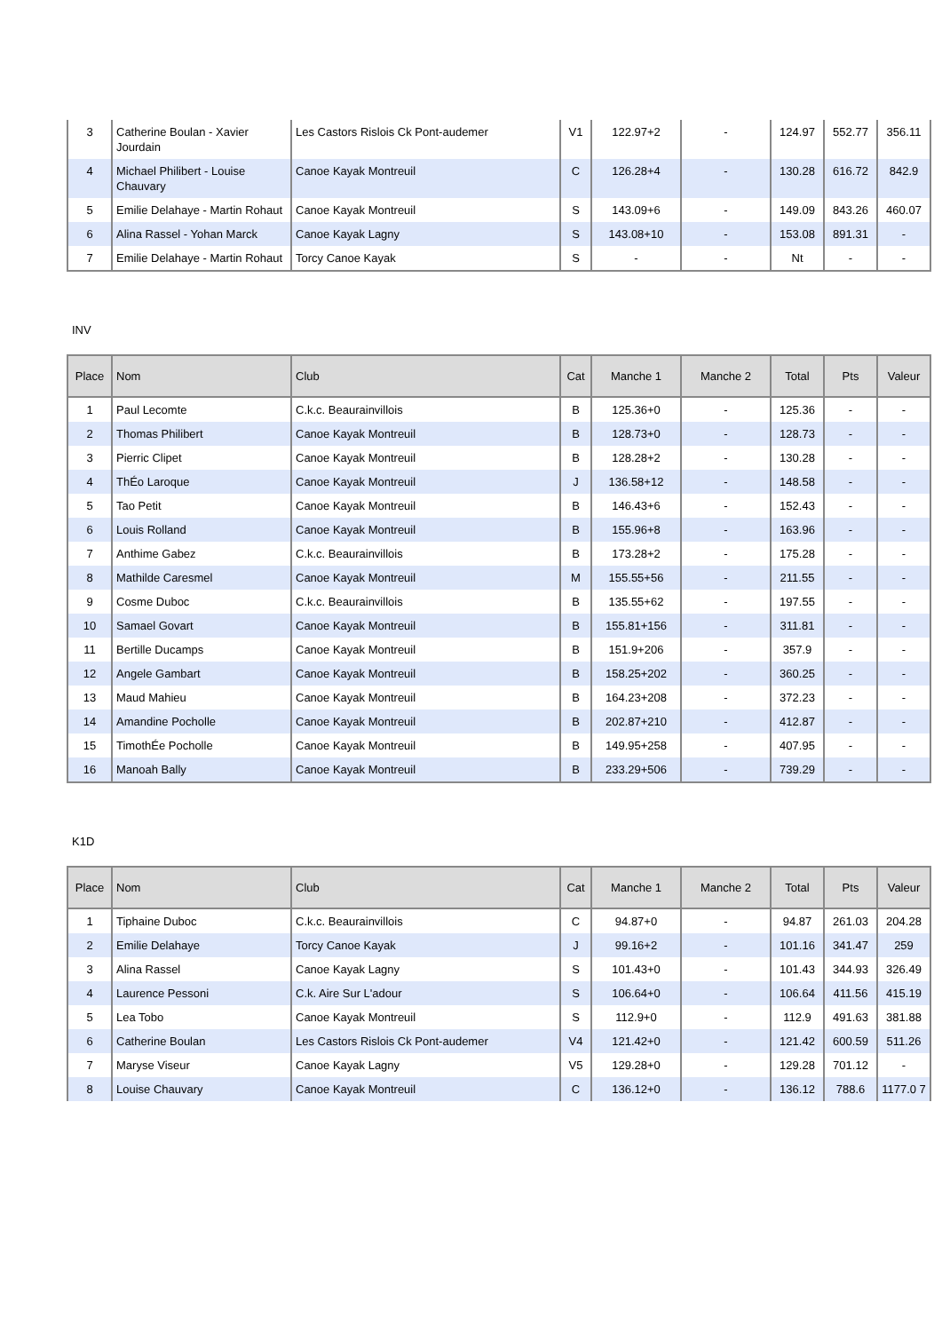| 3 | Catherine Boulan - Xavier Jourdain | Les Castors Rislois Ck Pont-audemer | V1 | 122.97+2 | - | 124.97 | 552.77 | 356.11 |
| 4 | Michael Philibert - Louise Chauvary | Canoe Kayak Montreuil | C | 126.28+4 | - | 130.28 | 616.72 | 842.9 |
| 5 | Emilie Delahaye - Martin Rohaut | Canoe Kayak Montreuil | S | 143.09+6 | - | 149.09 | 843.26 | 460.07 |
| 6 | Alina Rassel - Yohan Marck | Canoe Kayak Lagny | S | 143.08+10 | - | 153.08 | 891.31 | - |
| 7 | Emilie Delahaye - Martin Rohaut | Torcy Canoe Kayak | S | - | - | Nt | - | - |
INV
| Place | Nom | Club | Cat | Manche 1 | Manche 2 | Total | Pts | Valeur |
| --- | --- | --- | --- | --- | --- | --- | --- | --- |
| 1 | Paul Lecomte | C.k.c. Beaurainvillois | B | 125.36+0 | - | 125.36 | - | - |
| 2 | Thomas Philibert | Canoe Kayak Montreuil | B | 128.73+0 | - | 128.73 | - | - |
| 3 | Pierric Clipet | Canoe Kayak Montreuil | B | 128.28+2 | - | 130.28 | - | - |
| 4 | ThÉo Laroque | Canoe Kayak Montreuil | J | 136.58+12 | - | 148.58 | - | - |
| 5 | Tao Petit | Canoe Kayak Montreuil | B | 146.43+6 | - | 152.43 | - | - |
| 6 | Louis Rolland | Canoe Kayak Montreuil | B | 155.96+8 | - | 163.96 | - | - |
| 7 | Anthime Gabez | C.k.c. Beaurainvillois | B | 173.28+2 | - | 175.28 | - | - |
| 8 | Mathilde Caresmel | Canoe Kayak Montreuil | M | 155.55+56 | - | 211.55 | - | - |
| 9 | Cosme Duboc | C.k.c. Beaurainvillois | B | 135.55+62 | - | 197.55 | - | - |
| 10 | Samael Govart | Canoe Kayak Montreuil | B | 155.81+156 | - | 311.81 | - | - |
| 11 | Bertille Ducamps | Canoe Kayak Montreuil | B | 151.9+206 | - | 357.9 | - | - |
| 12 | Angele Gambart | Canoe Kayak Montreuil | B | 158.25+202 | - | 360.25 | - | - |
| 13 | Maud Mahieu | Canoe Kayak Montreuil | B | 164.23+208 | - | 372.23 | - | - |
| 14 | Amandine Pocholle | Canoe Kayak Montreuil | B | 202.87+210 | - | 412.87 | - | - |
| 15 | TimothÉe Pocholle | Canoe Kayak Montreuil | B | 149.95+258 | - | 407.95 | - | - |
| 16 | Manoah Bally | Canoe Kayak Montreuil | B | 233.29+506 | - | 739.29 | - | - |
K1D
| Place | Nom | Club | Cat | Manche 1 | Manche 2 | Total | Pts | Valeur |
| --- | --- | --- | --- | --- | --- | --- | --- | --- |
| 1 | Tiphaine Duboc | C.k.c. Beaurainvillois | C | 94.87+0 | - | 94.87 | 261.03 | 204.28 |
| 2 | Emilie Delahaye | Torcy Canoe Kayak | J | 99.16+2 | - | 101.16 | 341.47 | 259 |
| 3 | Alina Rassel | Canoe Kayak Lagny | S | 101.43+0 | - | 101.43 | 344.93 | 326.49 |
| 4 | Laurence Pessoni | C.k. Aire Sur L'adour | S | 106.64+0 | - | 106.64 | 411.56 | 415.19 |
| 5 | Lea Tobo | Canoe Kayak Montreuil | S | 112.9+0 | - | 112.9 | 491.63 | 381.88 |
| 6 | Catherine Boulan | Les Castors Rislois Ck Pont-audemer | V4 | 121.42+0 | - | 121.42 | 600.59 | 511.26 |
| 7 | Maryse Viseur | Canoe Kayak Lagny | V5 | 129.28+0 | - | 129.28 | 701.12 | - |
| 8 | Louise Chauvary | Canoe Kayak Montreuil | C | 136.12+0 | - | 136.12 | 788.6 | 1177.0 7 |